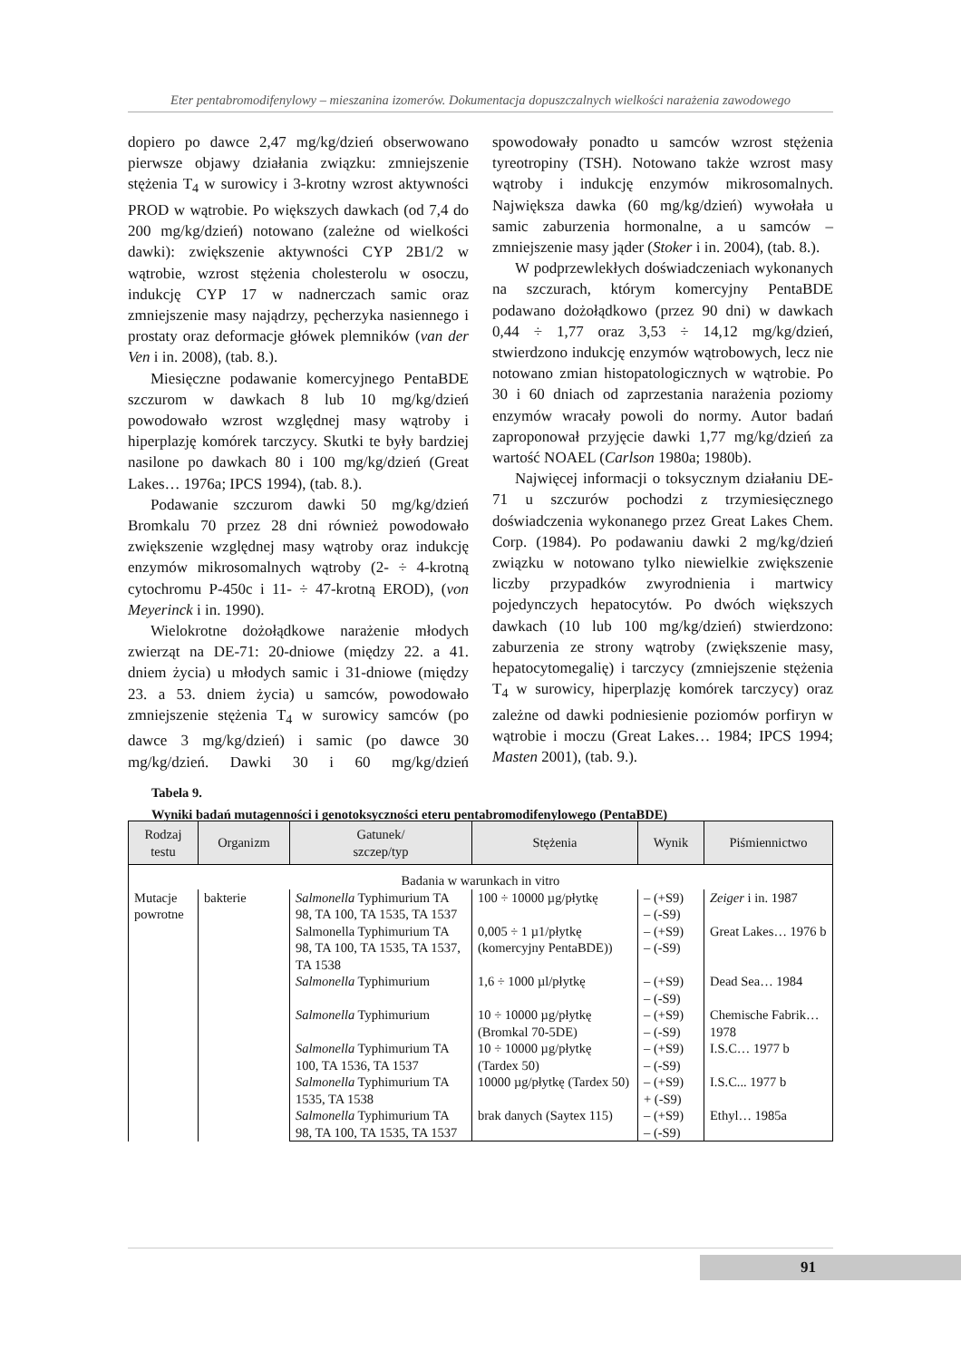Eter pentabromodifenylowy – mieszanina izomerów. Dokumentacja dopuszczalnych wielkości narażenia zawodowego
dopiero po dawce 2,47 mg/kg/dzień obserwowano pierwsze objawy działania związku: zmniejszenie stężenia T<sub>4</sub> w surowicy i 3-krotny wzrost aktywności PROD w wątrobie. Po większych dawkach (od 7,4 do 200 mg/kg/dzień) notowano (zależne od wielkości dawki): zwiększenie aktywności CYP 2B1/2 w wątrobie, wzrost stężenia cholesterolu w osoczu, indukcję CYP 17 w nadnerczach samic oraz zmniejszenie masy najądrzy, pęcherzyka nasiennego i prostaty oraz deformacje główek plemników (van der Ven i in. 2008), (tab. 8.).
Miesięczne podawanie komercyjnego PentaBDE szczurom w dawkach 8 lub 10 mg/kg/dzień powodowało wzrost względnej masy wątroby i hiperplazję komórek tarczycy. Skutki te były bardziej nasilone po dawkach 80 i 100 mg/kg/dzień (Great Lakes… 1976a; IPCS 1994), (tab. 8.).
Podawanie szczurom dawki 50 mg/kg/dzień Bromkalu 70 przez 28 dni również powodowało zwiększenie względnej masy wątroby oraz indukcję enzymów mikrosomalnych wątroby (2- ÷ 4-krotną cytochromu P-450c i 11- ÷ 47-krotną EROD), (von Meyerinck i in. 1990).
Wielokrotne dożołądkowe narażenie młodych zwierząt na DE-71: 20-dniowe (między 22. a 41. dniem życia) u młodych samic i 31-dniowe (między 23. a 53. dniem życia) u samców, powodowało zmniejszenie stężenia T<sub>4</sub> w surowicy samców (po dawce 3 mg/kg/dzień) i samic (po dawce 30 mg/kg/dzień. Dawki 30 i 60 mg/kg/dzień spowodowały ponadto u samców wzrost stężenia tyreotropiny (TSH). Notowano także wzrost masy wątroby i indukcję enzymów mikrosomalnych. Największa dawka (60 mg/kg/dzień) wywołała u samic zaburzenia hormonalne, a u samców – zmniejszenie masy jąder (Stoker i in. 2004), (tab. 8.).
W podprzewlekłych doświadczeniach wykonanych na szczurach, którym komercyjny PentaBDE podawano dożołądkowo (przez 90 dni) w dawkach 0,44 ÷ 1,77 oraz 3,53 ÷ 14,12 mg/kg/dzień, stwierdzono indukcję enzymów wątrobowych, lecz nie notowano zmian histopatologicznych w wątrobie. Po 30 i 60 dniach od zaprzestania narażenia poziomy enzymów wracały powoli do normy. Autor badań zaproponował przyjęcie dawki 1,77 mg/kg/dzień za wartość NOAEL (Carlson 1980a; 1980b).
Najwięcej informacji o toksycznym działaniu DE-71 u szczurów pochodzi z trzymiesięcznego doświadczenia wykonanego przez Great Lakes Chem. Corp. (1984). Po podawaniu dawki 2 mg/kg/dzień związku w notowano tylko niewielkie zwiększenie liczby przypadków zwyrodnienia i martwicy pojedynczych hepatocytów. Po dwóch większych dawkach (10 lub 100 mg/kg/dzień) stwierdzono: zaburzenia ze strony wątroby (zwiększenie masy, hepatocytomegalię) i tarczycy (zmniejszenie stężenia T<sub>4</sub> w surowicy, hiperplazję komórek tarczycy) oraz zależne od dawki podniesienie poziomów porfiryn w wątrobie i moczu (Great Lakes… 1984; IPCS 1994; Masten 2001), (tab. 9.).
Tabela 9.
Wyniki badań mutagenności i genotoksyczności eteru pentabromodifenylowego (PentaBDE)
| Rodzaj testu | Organizm | Gatunek/ szczep/typ | Stężenia | Wynik | Piśmiennictwo |
| --- | --- | --- | --- | --- | --- |
| Badania w warunkach in vitro | | | | | |
| Mutacje powrotne | bakterie | Salmonella Typhimurium TA 98, TA 100, TA 1535, TA 1537 | 100 ÷ 10000 µg/płytkę | – (+S9) – (-S9) | Zeiger i in. 1987 |
| | | Salmonella Typhimurium TA 98, TA 100, TA 1535, TA 1537, TA 1538 | 0,005 ÷ 1 µ1/płytkę (komercyjny PentaBDE)) | – (+S9) – (-S9) | Great Lakes… 1976 b |
| | | Salmonella Typhimurium | 1,6 ÷ 1000 µl/płytkę | – (+S9) – (-S9) | Dead Sea… 1984 |
| | | Salmonella Typhimurium | 10 ÷ 10000 µg/płytkę (Bromkal 70-5DE) | – (+S9) – (-S9) | Chemische Fabrik… 1978 |
| | | Salmonella Typhimurium TA 100, TA 1536, TA 1537 | 10 ÷ 10000 µg/płytkę (Tardex 50) | – (+S9) – (-S9) | I.S.C… 1977 b |
| | | Salmonella Typhimurium TA 1535, TA 1538 | 10000 µg/płytkę (Tardex 50) | – (+S9) + (-S9) | I.S.C... 1977 b |
| | | Salmonella Typhimurium TA 98, TA 100, TA 1535, TA 1537 | brak danych (Saytex 115) | – (+S9) – (-S9) | Ethyl… 1985a |
91